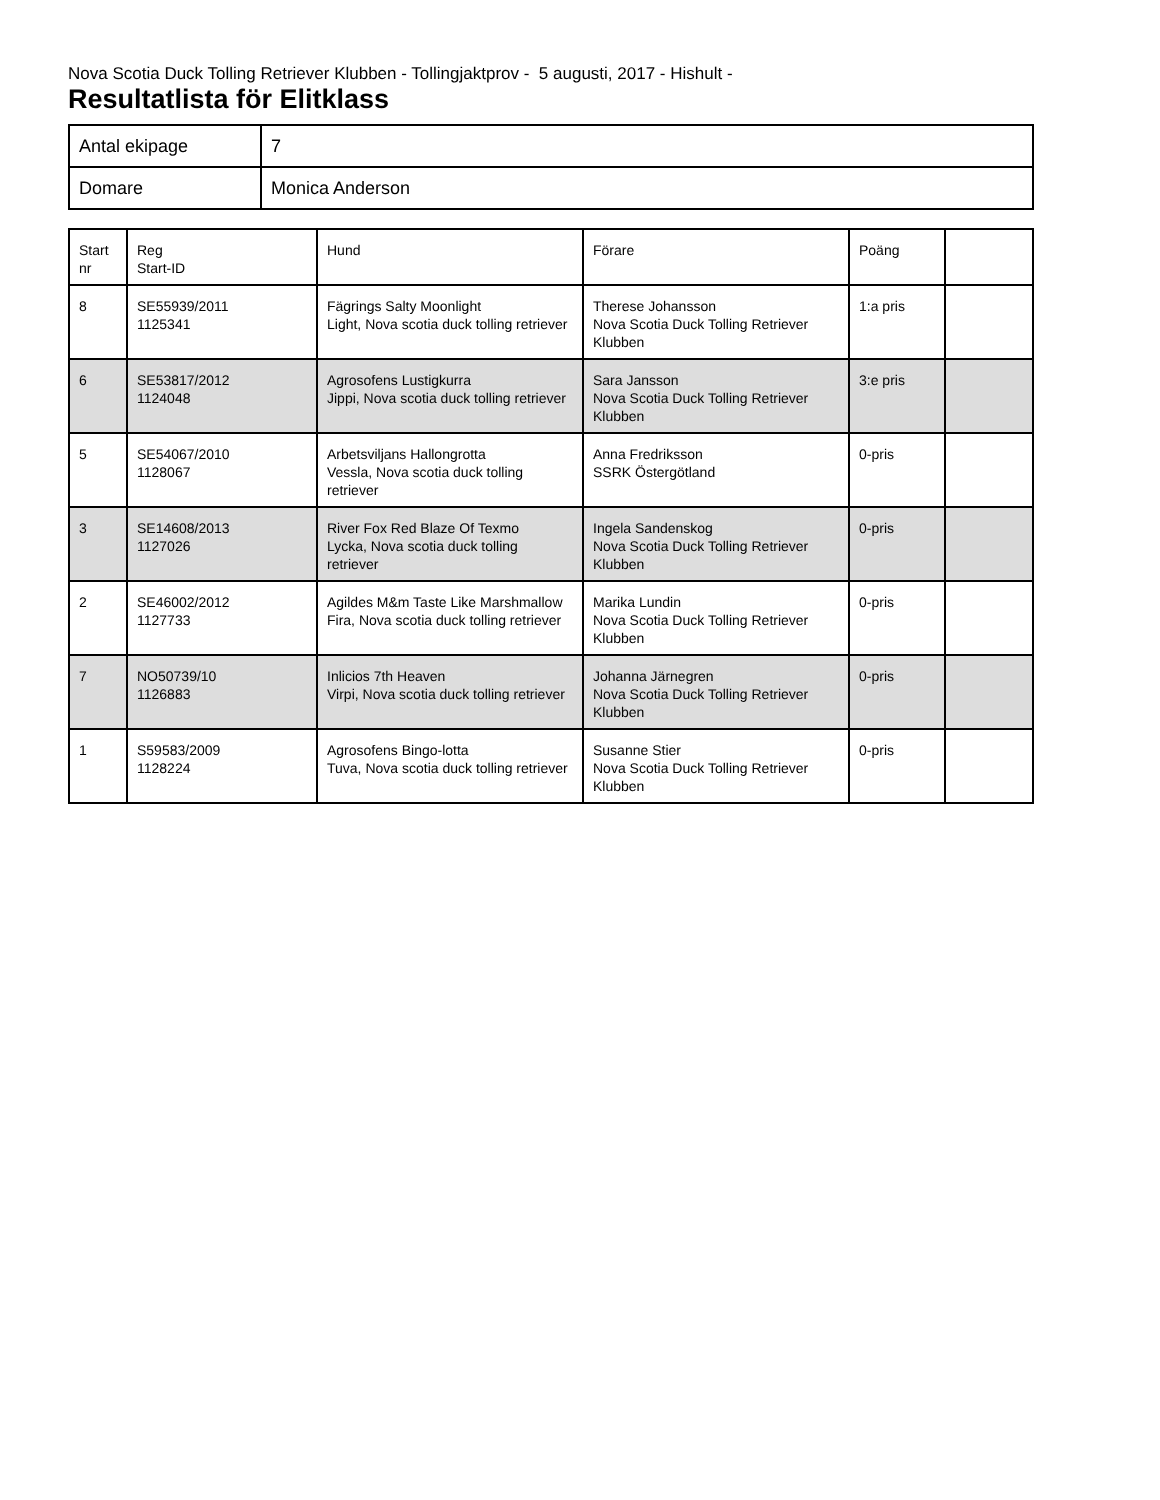Nova Scotia Duck Tolling Retriever Klubben - Tollingjaktprov - 5 augusti, 2017 - Hishult -
Resultatlista för Elitklass
| Antal ekipage | 7 |
| Domare | Monica Anderson |
| Start nr | Reg Start-ID | Hund | Förare | Poäng | |
| --- | --- | --- | --- | --- | --- |
| 8 | SE55939/2011 1125341 | Fägrings Salty Moonlight Light, Nova scotia duck tolling retriever | Therese Johansson Nova Scotia Duck Tolling Retriever Klubben | 1:a pris | |
| 6 | SE53817/2012 1124048 | Agrosofens Lustigkurra Jippi, Nova scotia duck tolling retriever | Sara Jansson Nova Scotia Duck Tolling Retriever Klubben | 3:e pris | |
| 5 | SE54067/2010 1128067 | Arbetsviljans Hallongrotta Vessla, Nova scotia duck tolling retriever | Anna Fredriksson SSRK Östergötland | 0-pris | |
| 3 | SE14608/2013 1127026 | River Fox Red Blaze Of Texmo Lycka, Nova scotia duck tolling retriever | Ingela Sandenskog Nova Scotia Duck Tolling Retriever Klubben | 0-pris | |
| 2 | SE46002/2012 1127733 | Agildes M&m Taste Like Marshmallow Fira, Nova scotia duck tolling retriever | Marika Lundin Nova Scotia Duck Tolling Retriever Klubben | 0-pris | |
| 7 | NO50739/10 1126883 | Inlicios 7th Heaven Virpi, Nova scotia duck tolling retriever | Johanna Järnegren Nova Scotia Duck Tolling Retriever Klubben | 0-pris | |
| 1 | S59583/2009 1128224 | Agrosofens Bingo-lotta Tuva, Nova scotia duck tolling retriever | Susanne Stier Nova Scotia Duck Tolling Retriever Klubben | 0-pris | |